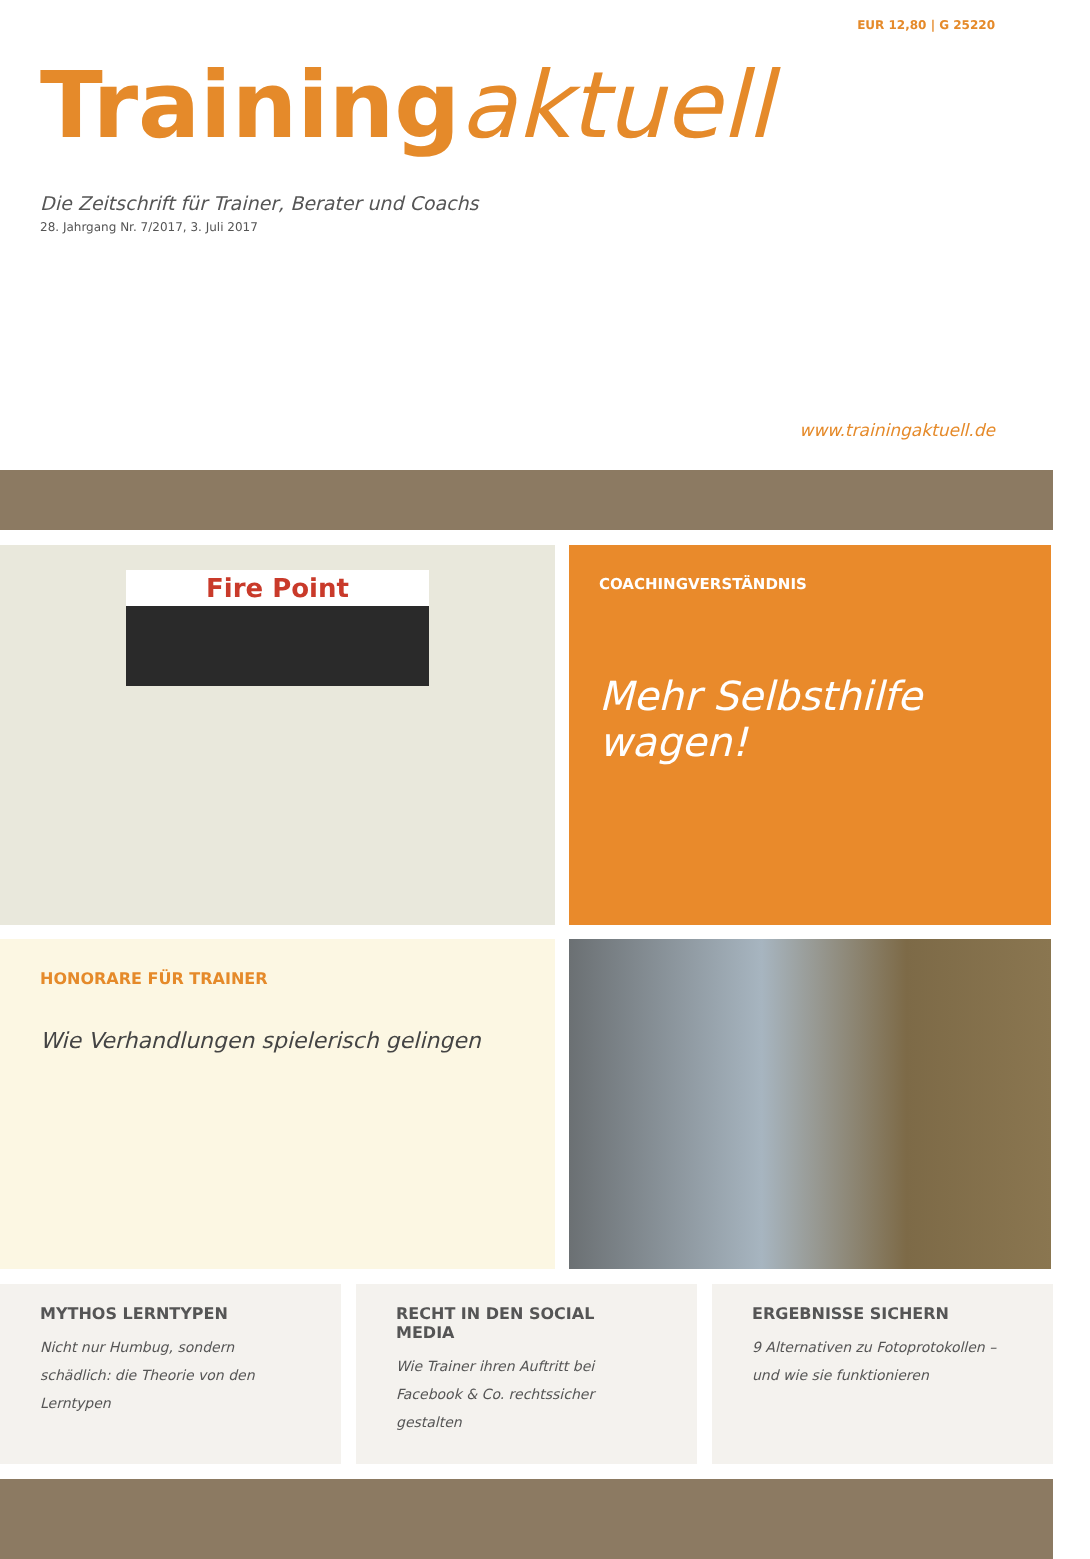EUR 12,80 | G 25220
Training aktuell
Die Zeitschrift für Trainer, Berater und Coachs
28. Jahrgang Nr. 7/2017, 3. Juli 2017
www.trainingaktuell.de
Fire Point
COACHINGVERSTÄNDNIS
Mehr Selbsthilfe wagen!
HONORARE FÜR TRAINER
Wie Verhandlungen spielerisch gelingen
MYTHOS LERNTYPEN
Nicht nur Humbug, sondern schädlich: die Theorie von den Lerntypen
RECHT IN DEN SOCIAL MEDIA
Wie Trainer ihren Auftritt bei Facebook & Co. rechtssicher gestalten
ERGEBNISSE SICHERN
9 Alternativen zu Fotoprotokollen – und wie sie funktionieren